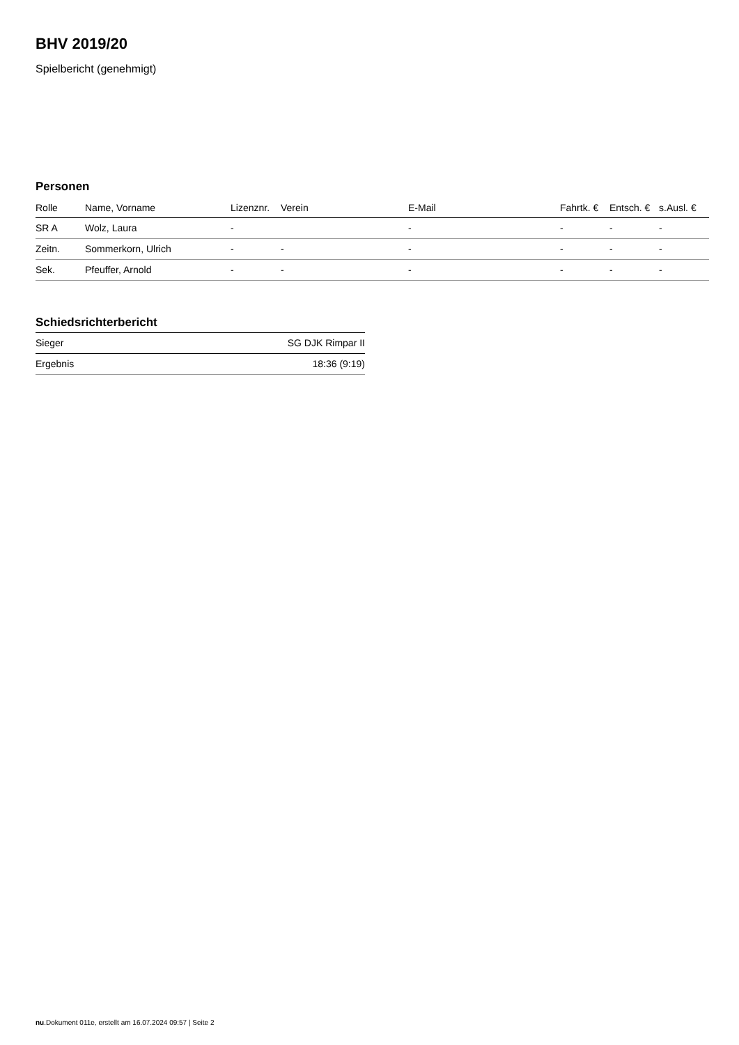BHV 2019/20
Spielbericht (genehmigt)
Personen
| Rolle | Name, Vorname | Lizenznr. | Verein | E-Mail | Fahrtk. € | Entsch. € | s.Ausl. € |
| --- | --- | --- | --- | --- | --- | --- | --- |
| SR A | Wolz, Laura | - | | - | - | - | - |
| Zeitn. | Sommerkorn, Ulrich | - | - | - | - | - | - |
| Sek. | Pfeuffer, Arnold | - | - | - | - | - | - |
Schiedsrichterbericht
| Sieger | SG DJK Rimpar II |
| Ergebnis | 18:36 (9:19) |
nu.Dokument 011e, erstellt am 16.07.2024 09:57 | Seite 2